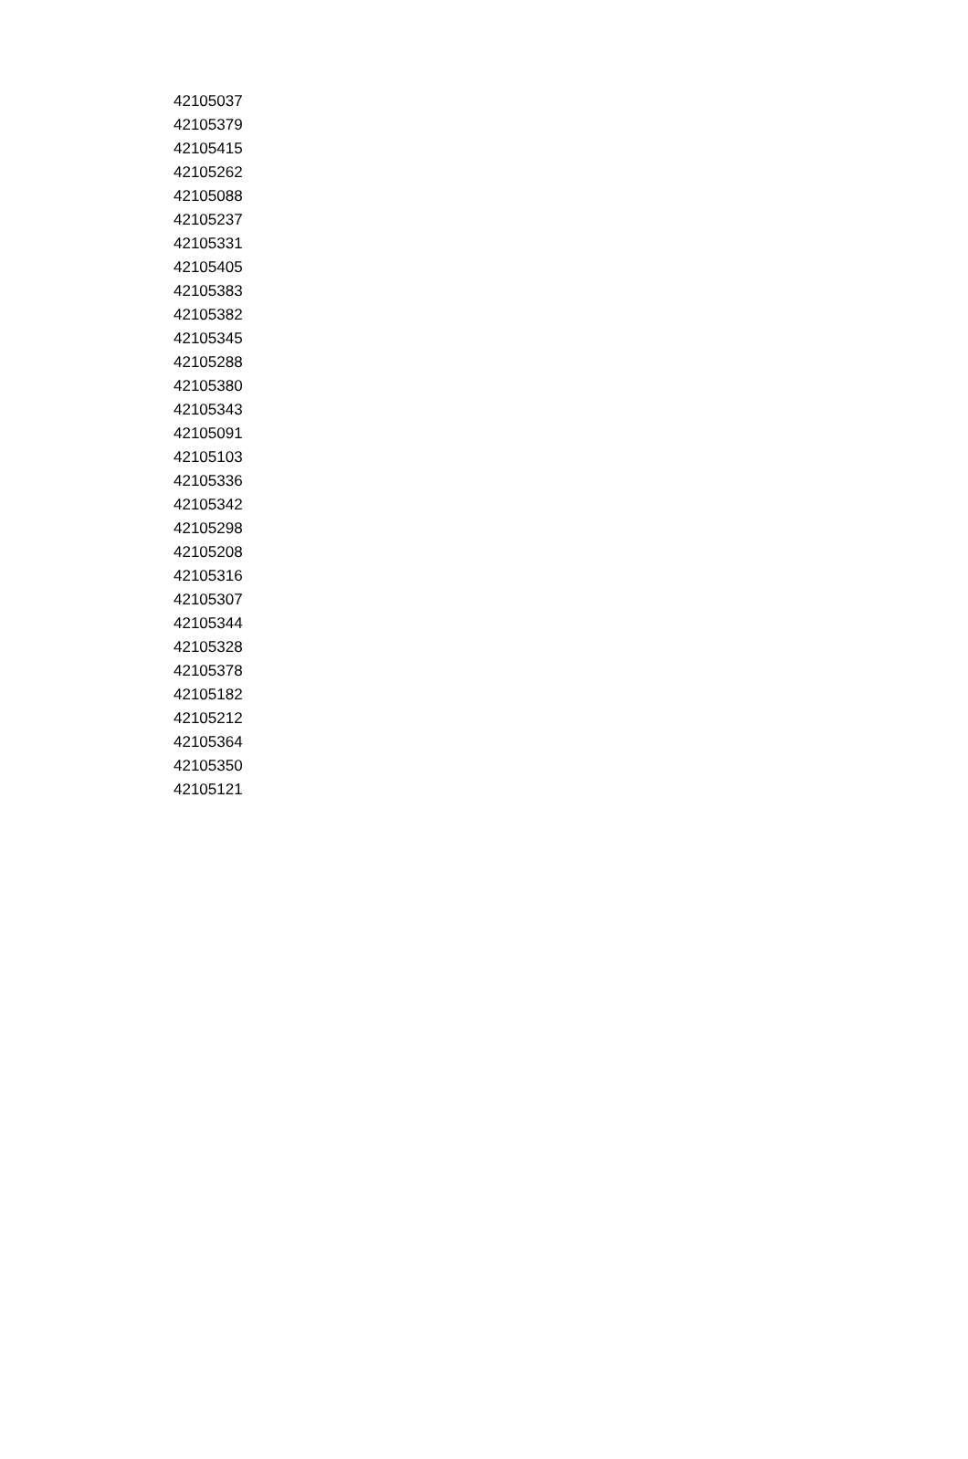| 42105037 |
| 42105379 |
| 42105415 |
| 42105262 |
| 42105088 |
| 42105237 |
| 42105331 |
| 42105405 |
| 42105383 |
| 42105382 |
| 42105345 |
| 42105288 |
| 42105380 |
| 42105343 |
| 42105091 |
| 42105103 |
| 42105336 |
| 42105342 |
| 42105298 |
| 42105208 |
| 42105316 |
| 42105307 |
| 42105344 |
| 42105328 |
| 42105378 |
| 42105182 |
| 42105212 |
| 42105364 |
| 42105350 |
| 42105121 |